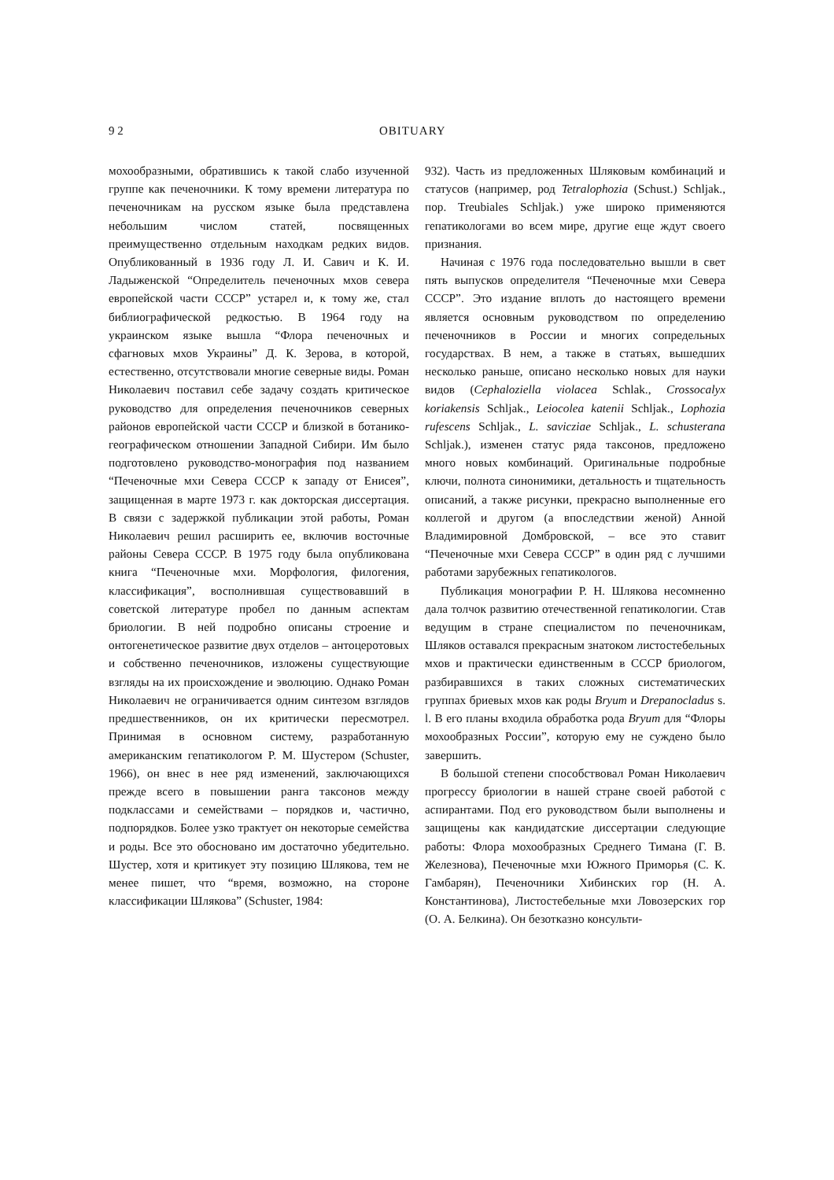9 2 OBITUARY
мохообразными, обратившись к такой слабо изученной группе как печеночники. К тому времени литература по печеночникам на русском языке была представлена небольшим числом статей, посвященных преимущественно отдельным находкам редких видов. Опубликованный в 1936 году Л. И. Савич и К. И. Ладыженской “Определитель печеночных мхов севера европейской части СССР” устарел и, к тому же, стал библиографической редкостью. В 1964 году на украинском языке вышла “Флора печеночных и сфагновых мхов Украины” Д. К. Зерова, в которой, естественно, отсутствовали многие северные виды. Роман Николаевич поставил себе задачу создать критическое руководство для определения печеночников северных районов европейской части СССР и близкой в ботанико-географическом отношении Западной Сибири. Им было подготовлено руководство-монография под названием “Печеночные мхи Севера СССР к западу от Енисея”, защищенная в марте 1973 г. как докторская диссертация. В связи с задержкой публикации этой работы, Роман Николаевич решил расширить ее, включив восточные районы Севера СССР. В 1975 году была опубликована книга “Печеночные мхи. Морфология, филогения, классификация”, восполнившая существовавший в советской литературе пробел по данным аспектам бриологии. В ней подробно описаны строение и онтогенетическое развитие двух отделов – антоцеротовых и собственно печеночников, изложены существующие взгляды на их происхождение и эволюцию. Однако Роман Николаевич не ограничивается одним синтезом взглядов предшественников, он их критически пересмотрел. Принимая в основном систему, разработанную американским гепатикологом Р. М. Шустером (Schuster, 1966), он внес в нее ряд изменений, заключающихся прежде всего в повышении ранга таксонов между подклассами и семействами – порядков и, частично, подпорядков. Более узко трактует он некоторые семейства и роды. Все это обосновано им достаточно убедительно. Шустер, хотя и критикует эту позицию Шлякова, тем не менее пишет, что “время, возможно, на стороне классификации Шлякова” (Schuster, 1984:
932). Часть из предложенных Шляковым комбинаций и статусов (например, род Tetralophozia (Schust.) Schljak., пор. Treubiales Schljak.) уже широко применяются гепатикологами во всем мире, другие еще ждут своего признания.
Начиная с 1976 года последовательно вышли в свет пять выпусков определителя “Печеночные мхи Севера СССР”. Это издание вплоть до настоящего времени является основным руководством по определению печеночников в России и многих сопредельных государствах. В нем, а также в статьях, вышедших несколько раньше, описано несколько новых для науки видов (Cephaloziella violacea Schlak., Crossocalyx koriakensis Schljak., Leiocolea katenii Schljak., Lophozia rufescens Schljak., L. saviczіae Schljak., L. schusterana Schljak.), изменен статус ряда таксонов, предложено много новых комбинаций. Оригинальные подробные ключи, полнота синонимики, детальность и тщательность описаний, а также рисунки, прекрасно выполненные его коллегой и другом (а впоследствии женой) Анной Владимировной Домбровской, – все это ставит “Печеночные мхи Севера СССР” в один ряд с лучшими работами зарубежных гепатикологов.
Публикация монографии Р. Н. Шлякова несомненно дала толчок развитию отечественной гепатикологии. Став ведущим в стране специалистом по печеночникам, Шляков оставался прекрасным знатоком листостебельных мхов и практически единственным в СССР бриологом, разбиравшихся в таких сложных систематических группах бриевых мхов как роды Bryum и Drepanocladus s. l. В его планы входила обработка рода Bryum для “Флоры мохообразных России”, которую ему не суждено было завершить.
В большой степени способствовал Роман Николаевич прогрессу бриологии в нашей стране своей работой с аспирантами. Под его руководством были выполнены и защищены как кандидатские диссертации следующие работы: Флора мохообразных Среднего Тимана (Г. В. Железнова), Печеночные мхи Южного Приморья (С. К. Гамбарян), Печеночники Хибинских гор (Н. А. Константинова), Листостебельные мхи Ловозерских гор (О. А. Белкина). Он безотказно консульти-